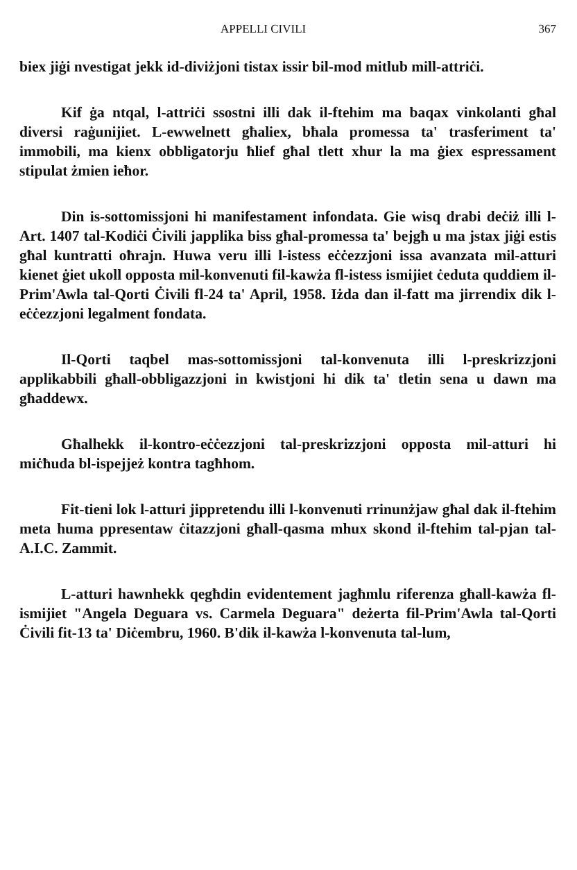APPELLI CIVILI 367
biex jiġi nvestigat jekk id-diviżjoni tistax issir bil-mod mitlub mill-attriċi.
Kif ġa ntqal, l-attriċi ssostni illi dak il-ftehim ma baqax vinkolanti għal diversi raġunijiet. L-ewwelnett għaliex, bħala promessa ta' trasferiment ta' immobili, ma kienx obbligatorju ħlief għal tlett xhur la ma ġiex espressament stipulat żmien ieħor.
Din is-sottomissjoni hi manifestament infondata. Gie wisq drabi deċiż illi l-Art. 1407 tal-Kodiċi Ċivili japplika biss għal-promessa ta' bejgħ u ma jstax jiġi estis għal kuntratti oħrajn. Huwa veru illi l-istess eċċezzjoni issa avanzata mil-atturi kienet ġiet ukoll opposta mil-konvenuti fil-kawża fl-istess ismijiet ċeduta quddiem il-Prim'Awla tal-Qorti Ċivili fl-24 ta' April, 1958. Iżda dan il-fatt ma jirrendix dik l-eċċezzjoni legalment fondata.
Il-Qorti taqbel mas-sottomissjoni tal-konvenuta illi l-preskrizzjoni applikabbili għall-obbligazzjoni in kwistjoni hi dik ta' tletin sena u dawn ma għaddewx.
Għalhekk il-kontro-eċċezzjoni tal-preskrizzjoni opposta mil-atturi hi miċħuda bl-ispejjeż kontra tagħhom.
Fit-tieni lok l-atturi jippretendu illi l-konvenuti rrinunżjaw għal dak il-ftehim meta huma ppresentaw ċitazzjoni għall-qasma mhux skond il-ftehim tal-pjan tal-A.I.C. Zammit.
L-atturi hawnhekk qegħdin evidentement jagħmlu riferenza għall-kawża fl-ismijiet "Angela Deguara vs. Carmela Deguara" deżerta fil-Prim'Awla tal-Qorti Ċivili fit-13 ta' Diċembru, 1960. B'dik il-kawża l-konvenuta tal-lum,